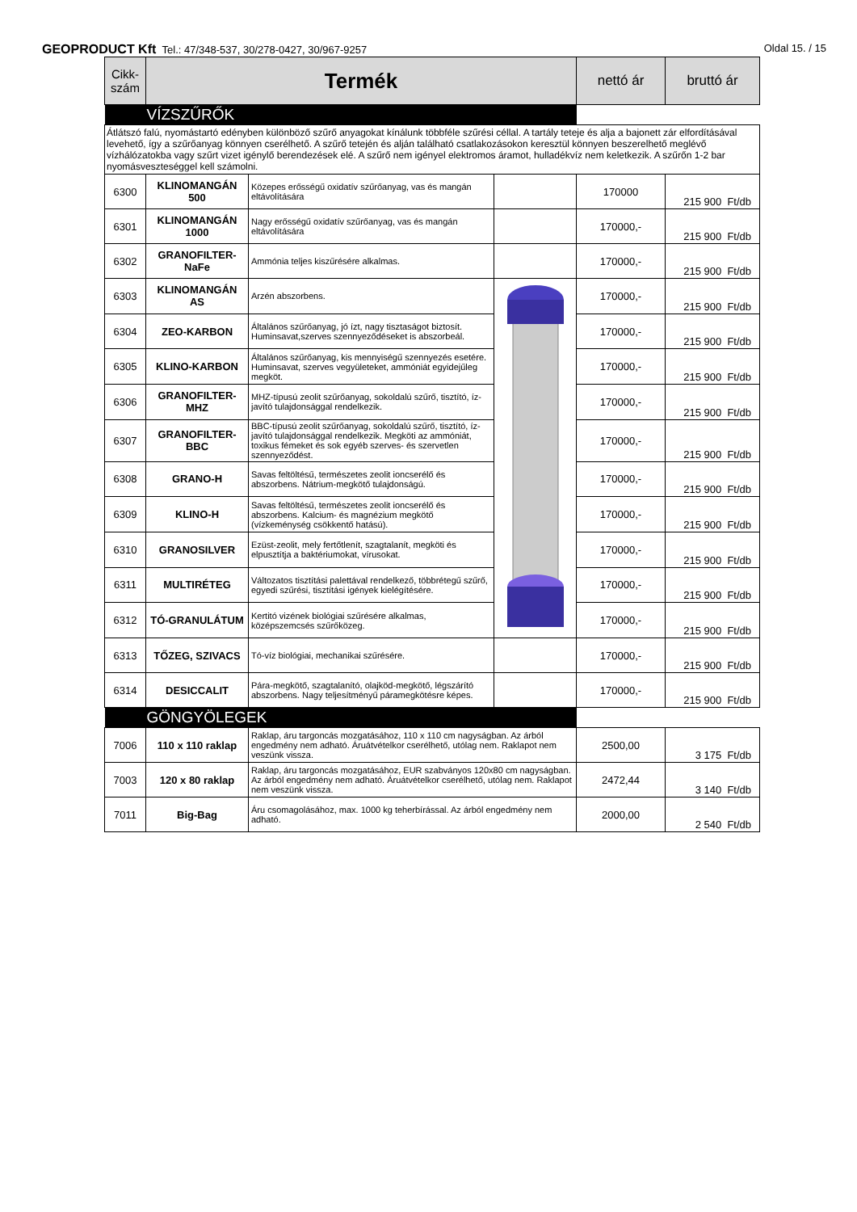GEOPRODUCT Kft Tel.: 47/348-537, 30/278-0427, 30/967-9257
Oldal 15. / 15
| Cikk-szám | Termék | | | nettó ár | bruttó ár |
| --- | --- | --- | --- | --- | --- |
| VÍZSZŰRŐK | | | | | |
| Átlátszó falú, nyomástartó edényben különböző szűrő anyagokat kínálunk többféle szűrési céllal. A tartály teteje és alja a bajonett zár elfordításával levehető, így a szűrőanyag könnyen cserélhető. A szűrő tetején és alján található csatlakozásokon keresztül könnyen beszerelhető meglévő vízhálózatokba vagy szűrt vizet igénylő berendezések elé. A szűrő nem igényel elektromos áramot, hulladékvíz nem keletkezik. A szűrőn 1-2 bar nyomásveszteséggel kell számolni. | | | | | |
| 6300 | KLINOMANGÁN 500 | Közepes erősségű oxidatív szűrőanyag, vas és mangán eltávolítására | | 170000 | 215 900 Ft/db |
| 6301 | KLINOMANGÁN 1000 | Nagy erősségű oxidatív szűrőanyag, vas és mangán eltávolítására | | 170000,- | 215 900 Ft/db |
| 6302 | GRANOFILTER-NaFe | Ammónia teljes kiszűrésére alkalmas. | | 170000,- | 215 900 Ft/db |
| 6303 | KLINOMANGÁN AS | Arzén abszorbens. | | 170000,- | 215 900 Ft/db |
| 6304 | ZEO-KARBON | Általános szűrőanyag, jó ízt, nagy tisztaságot biztosít. Huminsavat,szerves szennyeződéseket is abszorbeál. | | 170000,- | 215 900 Ft/db |
| 6305 | KLINO-KARBON | Általános szűrőanyag, kis mennyiségű szennyezés esetére. Huminsavat, szerves vegyületeket, ammóniát egyidejűleg megköt. | | 170000,- | 215 900 Ft/db |
| 6306 | GRANOFILTER-MHZ | MHZ-típusú zeolit szűrőanyag, sokoldalú szűrő, tisztító, íz-javító tulajdonsággal rendelkezik. | | 170000,- | 215 900 Ft/db |
| 6307 | GRANOFILTER-BBC | BBC-típusú zeolit szűrőanyag, sokoldalú szűrő, tisztító, íz-javító tulajdonsággal rendelkezik. Megköti az ammóniát, toxikus fémeket és sok egyéb szerves- és szervetlen szennyeződést. | | 170000,- | 215 900 Ft/db |
| 6308 | GRANO-H | Savas feltöltésű, természetes zeolit ioncserélő és abszorbens. Nátrium-megkötő tulajdonságú. | | 170000,- | 215 900 Ft/db |
| 6309 | KLINO-H | Savas feltöltésű, természetes zeolit ioncserélő és abszorbens. Kalcium- és magnézium megkötő (vízkeménység csökkentő hatású). | | 170000,- | 215 900 Ft/db |
| 6310 | GRANOSILVER | Ezüst-zeolit, mely fertőtlenít, szagtalanít, megköti és elpusztítja a baktériumokat, vírusokat. | | 170000,- | 215 900 Ft/db |
| 6311 | MULTIRÉTEG | Változatos tisztítási palettával rendelkező, többrétegű szűrő, egyedi szűrési, tisztítási igények kielégítésére. | | 170000,- | 215 900 Ft/db |
| 6312 | TÓ-GRANULÁTUM | Kertitó vizének biológiai szűrésére alkalmas, középszemcsés szűrőközeg. | | 170000,- | 215 900 Ft/db |
| 6313 | TŐZEG, SZIVACS | Tó-víz biológiai, mechanikai szűrésére. | | 170000,- | 215 900 Ft/db |
| 6314 | DESICCALIT | Pára-megkötő, szagtalanító, olajköd-megkötő, légszárító abszorbens. Nagy teljesítményű páramegkötésre képes. | | 170000,- | 215 900 Ft/db |
| GÖNGYÖLEGEK | | | | | |
| 7006 | 110 x 110 raklap | Raklap, áru targoncás mozgatásához, 110 x 110 cm nagyságban. Az árból engedmény nem adható. Áruátvételkor cserélhető, utólag nem. Raklapot nem veszünk vissza. | | 2500,00 | 3 175 Ft/db |
| 7003 | 120 x 80 raklap | Raklap, áru targoncás mozgatásához, EUR szabványos 120x80 cm nagyságban. Az árból engedmény nem adható. Áruátvételkor cserélhető, utólag nem. Raklapot nem veszünk vissza. | | 2472,44 | 3 140 Ft/db |
| 7011 | Big-Bag | Áru csomagolásához, max. 1000 kg teherbírással. Az árból engedmény nem adható. | | 2000,00 | 2 540 Ft/db |